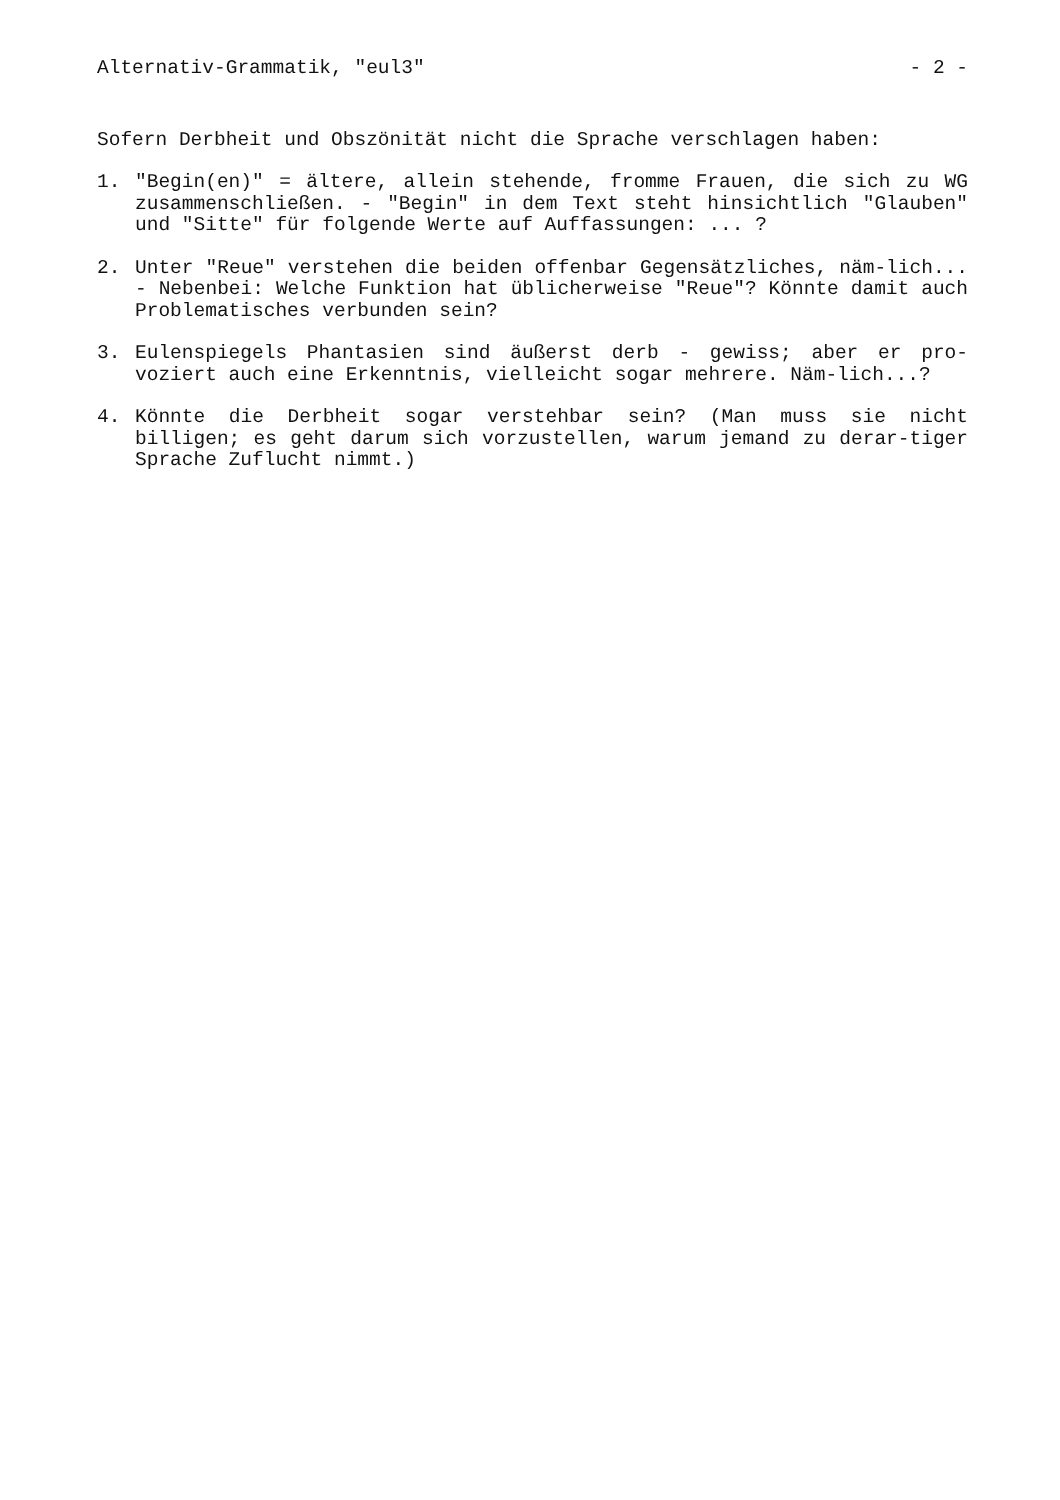Alternativ-Grammatik, "eul3" - 2 -
Sofern Derbheit und Obszönität nicht die Sprache verschlagen haben:
1. "Begin(en)" = ältere, allein stehende, fromme Frauen, die sich zu WG zusammenschließen. - "Begin" in dem Text steht hinsichtlich "Glauben" und "Sitte" für folgende Werte auf Auffassungen: ... ?
2. Unter "Reue" verstehen die beiden offenbar Gegensätzliches, näm-lich... - Nebenbei: Welche Funktion hat üblicherweise "Reue"? Könnte damit auch Problematisches verbunden sein?
3. Eulenspiegels Phantasien sind äußerst derb - gewiss; aber er pro-voziert auch eine Erkenntnis, vielleicht sogar mehrere. Näm-lich...?
4. Könnte die Derbheit sogar verstehbar sein? (Man muss sie nicht billigen; es geht darum sich vorzustellen, warum jemand zu derar-tiger Sprache Zuflucht nimmt.)